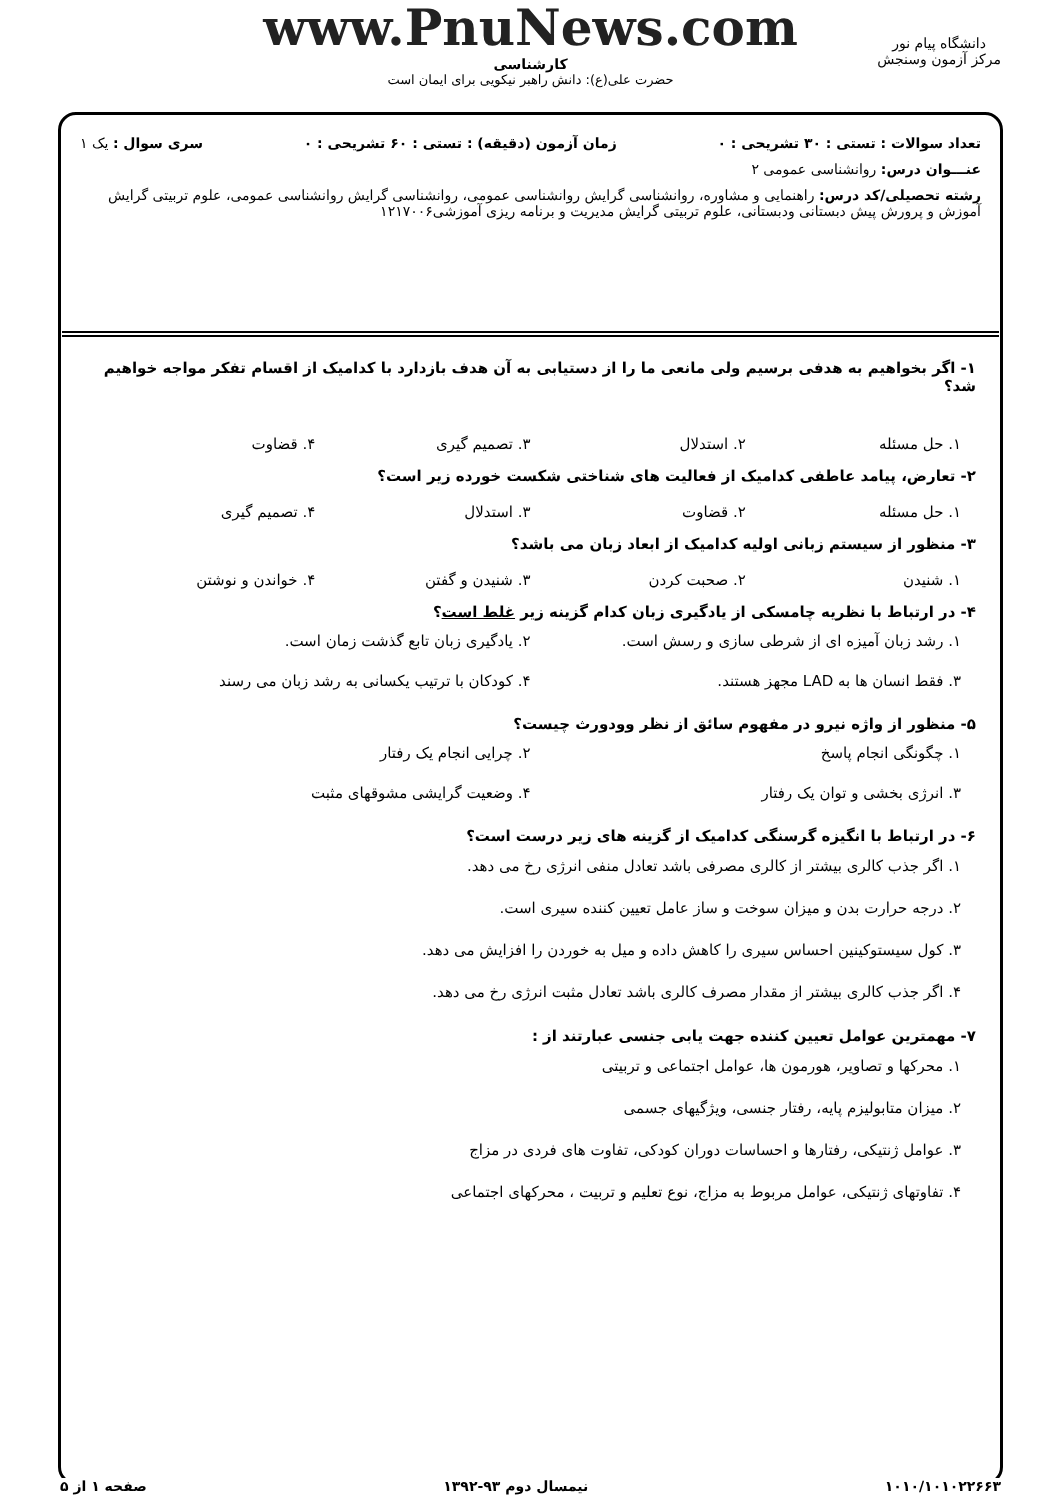www.PnuNews.com
کارشناسی
حضرت علی(ع): دانش راهبر نیکویی برای ایمان است
دانشگاه پیام نور
مرکز آزمون وسنجش
تعداد سوالات : تستی : ۳۰ تشریحی : ۰ زمان آزمون (دقیقه) : تستی : ۶۰ تشریحی : ۰ سری سوال : یک ۱
عنـــوان درس: روانشناسی عمومی ۲
رشته تحصیلی/کد درس: راهنمایی و مشاوره، روانشناسی گرایش روانشناسی عمومی، روانشناسی گرایش روانشناسی عمومی، علوم تربیتی گرایش آموزش و پرورش پیش دبستانی ودبستانی، علوم تربیتی گرایش مدیریت و برنامه ریزی آموزشی۱۲۱۷۰۰۶
۱- اگر بخواهیم به هدفی برسیم ولی مانعی ما را از دستیابی به آن هدف بازدارد با کدامیک از اقسام تفکر مواجه خواهیم شد؟
۱. حل مسئله ۲. استدلال ۳. تصمیم گیری ۴. قضاوت
۲- تعارض، پیامد عاطفی کدامیک از فعالیت های شناختی شکست خورده زیر است؟
۱. حل مسئله ۲. قضاوت ۳. استدلال ۴. تصمیم گیری
۳- منظور از سیستم زبانی اولیه کدامیک از ابعاد زبان می باشد؟
۱. شنیدن ۲. صحبت کردن ۳. شنیدن و گفتن ۴. خواندن و نوشتن
۴- در ارتباط با نظریه چامسکی از یادگیری زبان کدام گزینه زیر غلط است؟
۱. رشد زبان آمیزه ای از شرطی سازی و رسش است. ۲. یادگیری زبان تابع گذشت زمان است. ۳. فقط انسان ها به LAD مجهز هستند. ۴. کودکان با ترتیب یکسانی به رشد زبان می رسند
۵- منظور از واژه نیرو در مفهوم سائق از نظر وودورث چیست؟
۱. چگونگی انجام پاسخ ۲. چرایی انجام یک رفتار ۳. انرژی بخشی و توان یک رفتار ۴. وضعیت گرایشی مشوقهای مثبت
۶- در ارتباط با انگیزه گرسنگی کدامیک از گزینه های زیر درست است؟
۱. اگر جذب کالری بیشتر از کالری مصرفی باشد تعادل منفی انرژی رخ می دهد.
۲. درجه حرارت بدن و میزان سوخت و ساز عامل تعیین کننده سیری است.
۳. کول سیستوکینین احساس سیری را کاهش داده و میل به خوردن را افزایش می دهد.
۴. اگر جذب کالری بیشتر از مقدار مصرف کالری باشد تعادل مثبت انرژی رخ می دهد.
۷- مهمترین عوامل تعیین کننده جهت یابی جنسی عبارتند از :
۱. محرکها و تصاویر، هورمون ها، عوامل اجتماعی و تربیتی
۲. میزان متابولیزم پایه، رفتار جنسی، ویژگیهای جسمی
۳. عوامل ژنتیکی، رفتارها و احساسات دوران کودکی، تفاوت های فردی در مزاج
۴. تفاوتهای ژنتیکی، عوامل مربوط به مزاج، نوع تعلیم و تربیت ، محرکهای اجتماعی
۱۰۱۰/۱۰۱۰۲۲۶۶۳ نیمسال دوم ۹۳-۱۳۹۲ صفحه ۱ از ۵